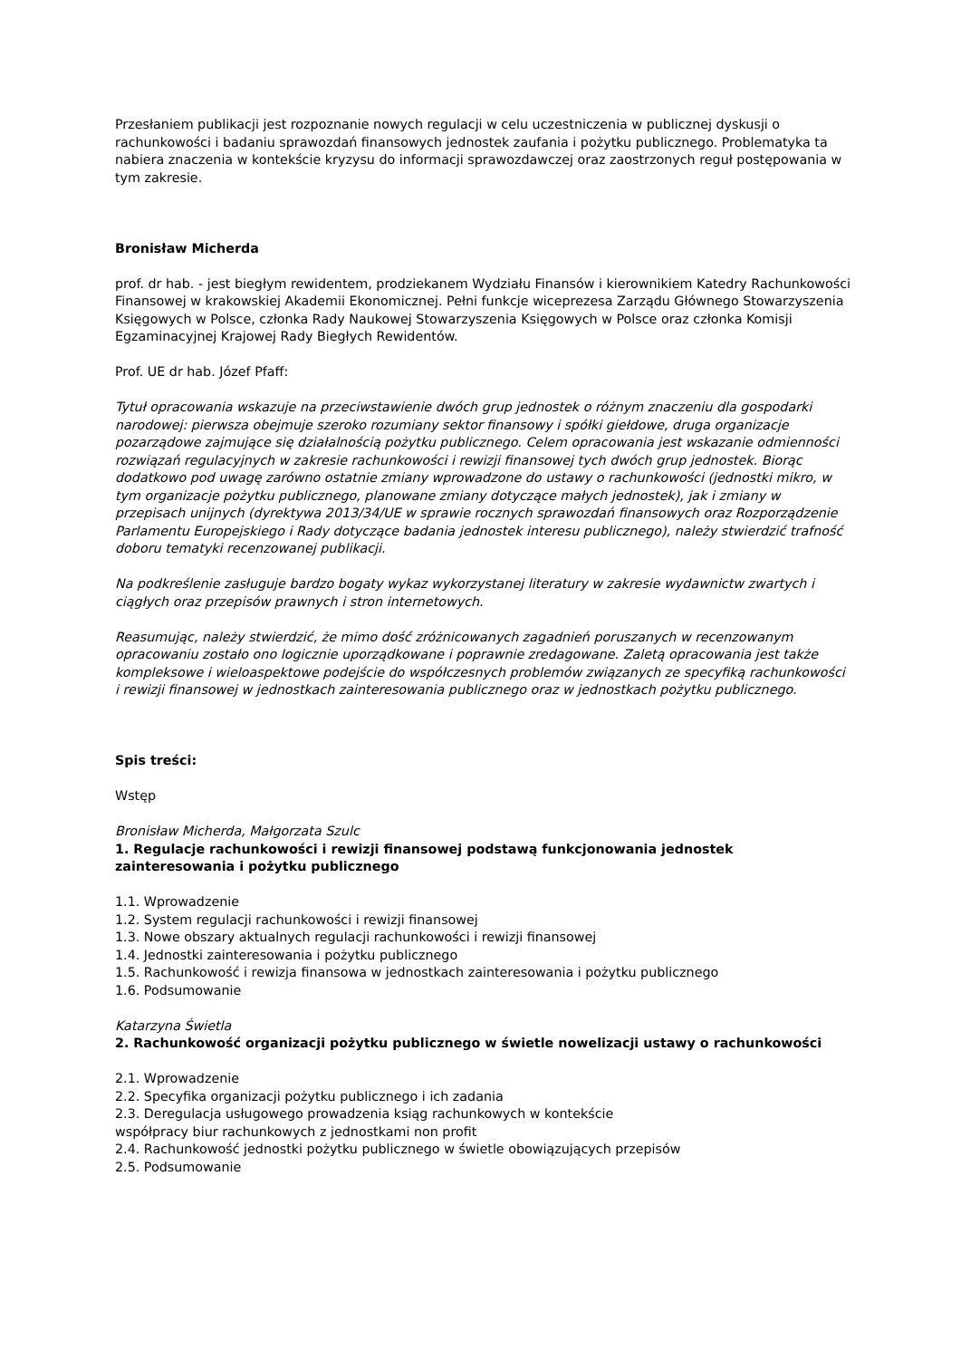Przesłaniem publikacji jest rozpoznanie nowych regulacji w celu uczestniczenia w publicznej dyskusji o rachunkowości i badaniu sprawozdań finansowych jednostek zaufania i pożytku publicznego. Problematyka ta nabiera znaczenia w kontekście kryzysu do informacji sprawozdawczej oraz zaostrzonych reguł postępowania w tym zakresie.
Bronisław Micherda
prof. dr hab. - jest biegłym rewidentem, prodziekanem Wydziału Finansów i kierownikiem Katedry Rachunkowości Finansowej w krakowskiej Akademii Ekonomicznej. Pełni funkcje wiceprezesa Zarządu Głównego Stowarzyszenia Księgowych w Polsce, członka Rady Naukowej Stowarzyszenia Księgowych w Polsce oraz członka Komisji Egzaminacyjnej Krajowej Rady Biegłych Rewidentów.
Prof. UE dr hab. Józef Pfaff:
Tytuł opracowania wskazuje na przeciwstawienie dwóch grup jednostek o różnym znaczeniu dla gospodarki narodowej: pierwsza obejmuje szeroko rozumiany sektor finansowy i spółki giełdowe, druga organizacje pozarządowe zajmujące się działalnością pożytku publicznego. Celem opracowania jest wskazanie odmienności rozwiązań regulacyjnych w zakresie rachunkowości i rewizji finansowej tych dwóch grup jednostek. Biorąc dodatkowo pod uwagę zarówno ostatnie zmiany wprowadzone do ustawy o rachunkowości (jednostki mikro, w tym organizacje pożytku publicznego, planowane zmiany dotyczące małych jednostek), jak i zmiany w przepisach unijnych (dyrektywa 2013/34/UE w sprawie rocznych sprawozdań finansowych oraz Rozporządzenie Parlamentu Europejskiego i Rady dotyczące badania jednostek interesu publicznego), należy stwierdzić trafność doboru tematyki recenzowanej publikacji.
Na podkreślenie zasługuje bardzo bogaty wykaz wykorzystanej literatury w zakresie wydawnictw zwartych i ciągłych oraz przepisów prawnych i stron internetowych.
Reasumując, należy stwierdzić, że mimo dość zróżnicowanych zagadnień poruszanych w recenzowanym opracowaniu zostało ono logicznie uporządkowane i poprawnie zredagowane. Zaletą opracowania jest także kompleksowe i wieloaspektowe podejście do współczesnych problemów związanych ze specyfiką rachunkowości i rewizji finansowej w jednostkach zainteresowania publicznego oraz w jednostkach pożytku publicznego.
Spis treści:
Wstęp
Bronisław Micherda, Małgorzata Szulc
1. Regulacje rachunkowości i rewizji finansowej podstawą funkcjonowania jednostek zainteresowania i pożytku publicznego
1.1. Wprowadzenie
1.2. System regulacji rachunkowości i rewizji finansowej
1.3. Nowe obszary aktualnych regulacji rachunkowości i rewizji finansowej
1.4. Jednostki zainteresowania i pożytku publicznego
1.5. Rachunkowość i rewizja finansowa w jednostkach zainteresowania i pożytku publicznego
1.6. Podsumowanie
Katarzyna Świetla
2. Rachunkowość organizacji pożytku publicznego w świetle nowelizacji ustawy o rachunkowości
2.1. Wprowadzenie
2.2. Specyfika organizacji pożytku publicznego i ich zadania
2.3. Deregulacja usługowego prowadzenia ksiąg rachunkowych w kontekście
współpracy biur rachunkowych z jednostkami non profit
2.4. Rachunkowość jednostki pożytku publicznego w świetle obowiązujących przepisów
2.5. Podsumowanie